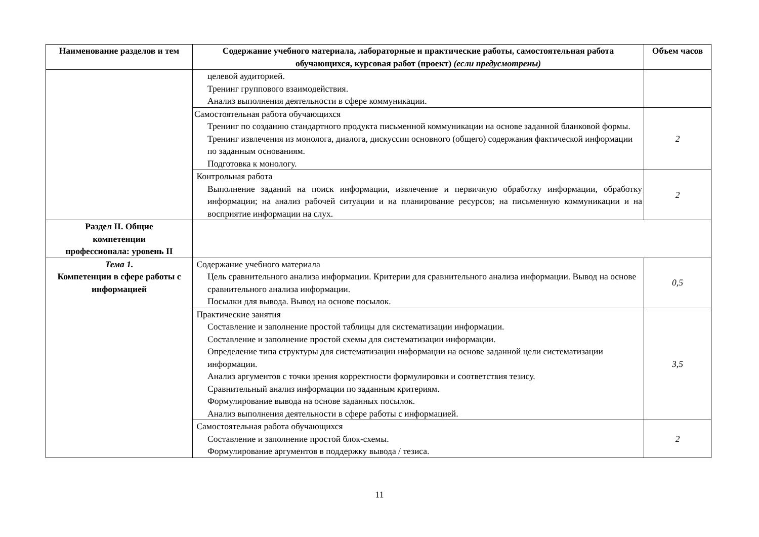| Наименование разделов и тем | Содержание учебного материала, лабораторные и практические работы, самостоятельная работа обучающихся, курсовая работ (проект) (если предусмотрены) | Объем часов |
| --- | --- | --- |
| | целевой аудиторией. Тренинг группового взаимодействия. Анализ выполнения деятельности в сфере коммуникации. | |
| | Самостоятельная работа обучающихся Тренинг по созданию стандартного продукта письменной коммуникации на основе заданной бланковой формы. Тренинг извлечения из монолога, диалога, дискуссии основного (общего) содержания фактической информации по заданным основаниям. Подготовка к монологу. | 2 |
| | Контрольная работа Выполнение заданий на поиск информации, извлечение и первичную обработку информации, обработку информации; на анализ рабочей ситуации и на планирование ресурсов; на письменную коммуникации и на восприятие информации на слух. | 2 |
| Раздел II. Общие компетенции профессионала: уровень II | | |
| Тема 1. Компетенции в сфере работы с информацией | Содержание учебного материала Цель сравнительного анализа информации. Критерии для сравнительного анализа информации. Вывод на основе сравнительного анализа информации. Посылки для вывода. Вывод на основе посылок. | 0,5 |
| | Практические занятия Составление и заполнение простой таблицы для систематизации информации. Составление и заполнение простой схемы для систематизации информации. Определение типа структуры для систематизации информации на основе заданной цели систематизации информации. Анализ аргументов с точки зрения корректности формулировки и соответствия тезису. Сравнительный анализ информации по заданным критериям. Формулирование вывода на основе заданных посылок. Анализ выполнения деятельности в сфере работы с информацией. | 3,5 |
| | Самостоятельная работа обучающихся Составление и заполнение простой блок-схемы. Формулирование аргументов в поддержку вывода / тезиса. | 2 |
11